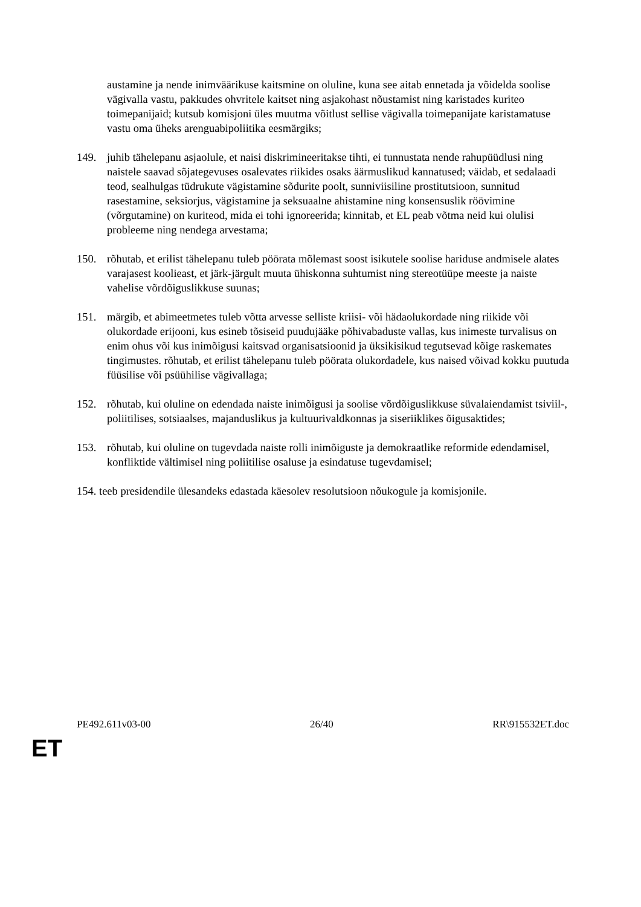austamine ja nende inimväärikuse kaitsmine on oluline, kuna see aitab ennetada ja võidelda soolise vägivalla vastu, pakkudes ohvritele kaitset ning asjakohast nõustamist ning karistades kuriteo toimepanijaid; kutsub komisjoni üles muutma võitlust sellise vägivalla toimepanijate karistamatuse vastu oma üheks arenguabipoliitika eesmärgiks;
149. juhib tähelepanu asjaolule, et naisi diskrimineeritakse tihti, ei tunnustata nende rahupüüdlusi ning naistele saavad sõjategevuses osalevates riikides osaks äärmuslikud kannatused; väidab, et sedalaadi teod, sealhulgas tüdrukute vägistamine sõdurite poolt, sunniviisiline prostitutsioon, sunnitud rasestamine, seksiorjus, vägistamine ja seksuaalne ahistamine ning konsensuslik röövimine (võrgutamine) on kuriteod, mida ei tohi ignoreerida; kinnitab, et EL peab võtma neid kui olulisi probleeme ning nendega arvestama;
150. rõhutab, et erilist tähelepanu tuleb pöörata mõlemast soost isikutele soolise hariduse andmisele alates varajasest koolieast, et järk-järgult muuta ühiskonna suhtumist ning stereotüüpe meeste ja naiste vahelise võrdõiguslikkuse suunas;
151. märgib, et abimeetmetes tuleb võtta arvesse selliste kriisi- või hädaolukordade ning riikide või olukordade erijooni, kus esineb tõsiseid puudujääke põhivabaduste vallas, kus inimeste turvalisus on enim ohus või kus inimõigusi kaitsvad organisatsioonid ja üksikisikud tegutsevad kõige raskemates tingimustes. rõhutab, et erilist tähelepanu tuleb pöörata olukordadele, kus naised võivad kokku puutuda füüsilise või psüühilise vägivallaga;
152. rõhutab, kui oluline on edendada naiste inimõigusi ja soolise võrdõiguslikkuse süvalaiendamist tsiviil-, poliitilises, sotsiaalses, majanduslikus ja kultuurivaldkonnas ja siseriiklikes õigusaktides;
153. rõhutab, kui oluline on tugevdada naiste rolli inimõiguste ja demokraatlike reformide edendamisel, konfliktide vältimisel ning poliitilise osaluse ja esindatuse tugevdamisel;
154. teeb presidendile ülesandeks edastada käesolev resolutsioon nõukogule ja komisjonile.
PE492.611v03-00 26/40 RR\915532ET.doc
ET